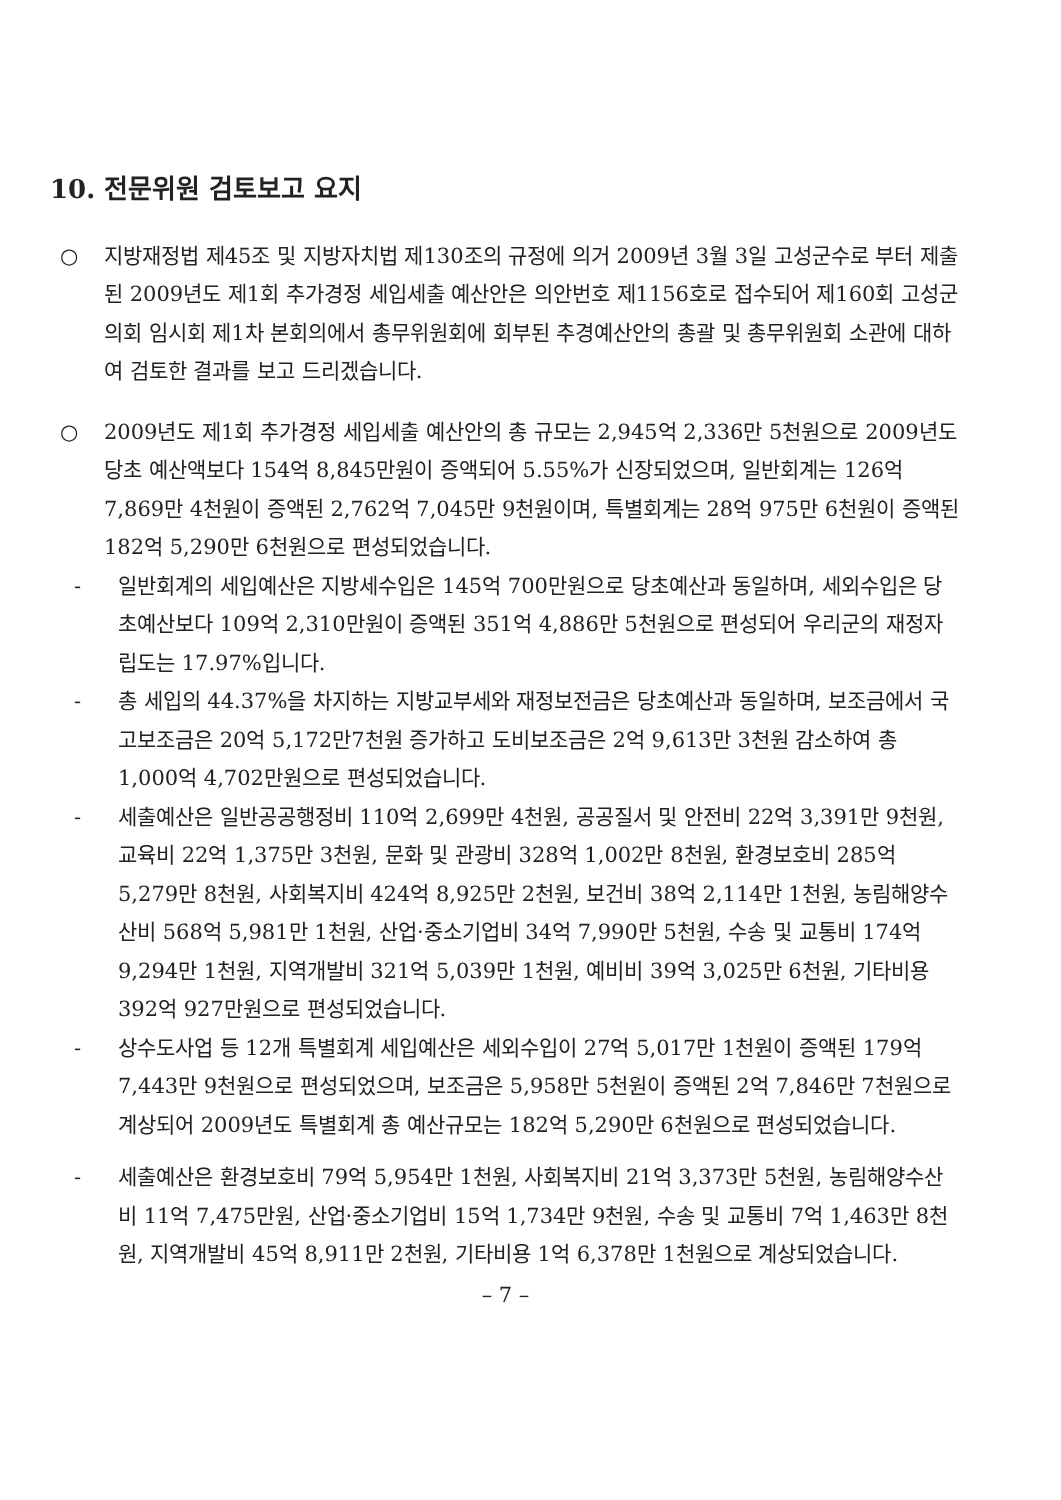10. 전문위원 검토보고 요지
○ 지방재정법 제45조 및 지방자치법 제130조의 규정에 의거 2009년 3월 3일 고성군수로 부터 제출된 2009년도 제1회 추가경정 세입세출 예산안은 의안번호 제1156호로 접수되어 제160회 고성군의회 임시회 제1차 본회의에서 총무위원회에 회부된 추경예산안의 총괄 및 총무위원회 소관에 대하여 검토한 결과를 보고 드리겠습니다.
○ 2009년도 제1회 추가경정 세입세출 예산안의 총 규모는 2,945억 2,336만 5천원으로 2009년도 당초 예산액보다 154억 8,845만원이 증액되어 5.55%가 신장되었으며, 일반회계는 126억 7,869만 4천원이 증액된 2,762억 7,045만 9천원이며, 특별회계는 28억 975만 6천원이 증액된 182억 5,290만 6천원으로 편성되었습니다.
- 일반회계의 세입예산은 지방세수입은 145억 700만원으로 당초예산과 동일하며, 세외수입은 당초예산보다 109억 2,310만원이 증액된 351억 4,886만 5천원으로 편성되어 우리군의 재정자립도는 17.97%입니다.
- 총 세입의 44.37%을 차지하는 지방교부세와 재정보전금은 당초예산과 동일하며, 보조금에서 국고보조금은 20억 5,172만7천원 증가하고 도비보조금은 2억 9,613만 3천원 감소하여 총 1,000억 4,702만원으로 편성되었습니다.
- 세출예산은 일반공공행정비 110억 2,699만 4천원, 공공질서 및 안전비 22억 3,391만 9천원, 교육비 22억 1,375만 3천원, 문화 및 관광비 328억 1,002만 8천원, 환경보호비 285억 5,279만 8천원, 사회복지비 424억 8,925만 2천원, 보건비 38억 2,114만 1천원, 농림해양수산비 568억 5,981만 1천원, 산업·중소기업비 34억 7,990만 5천원, 수송 및 교통비 174억 9,294만 1천원, 지역개발비 321억 5,039만 1천원, 예비비 39억 3,025만 6천원, 기타비용 392억 927만원으로 편성되었습니다.
- 상수도사업 등 12개 특별회계 세입예산은 세외수입이 27억 5,017만 1천원이 증액된 179억 7,443만 9천원으로 편성되었으며, 보조금은 5,958만 5천원이 증액된 2억 7,846만 7천원으로 계상되어 2009년도 특별회계 총 예산규모는 182억 5,290만 6천원으로 편성되었습니다.
- 세출예산은 환경보호비 79억 5,954만 1천원, 사회복지비 21억 3,373만 5천원, 농림해양수산비 11억 7,475만원, 산업·중소기업비 15억 1,734만 9천원, 수송 및 교통비 7억 1,463만 8천원, 지역개발비 45억 8,911만 2천원, 기타비용 1억 6,378만 1천원으로 계상되었습니다.
– 7 –